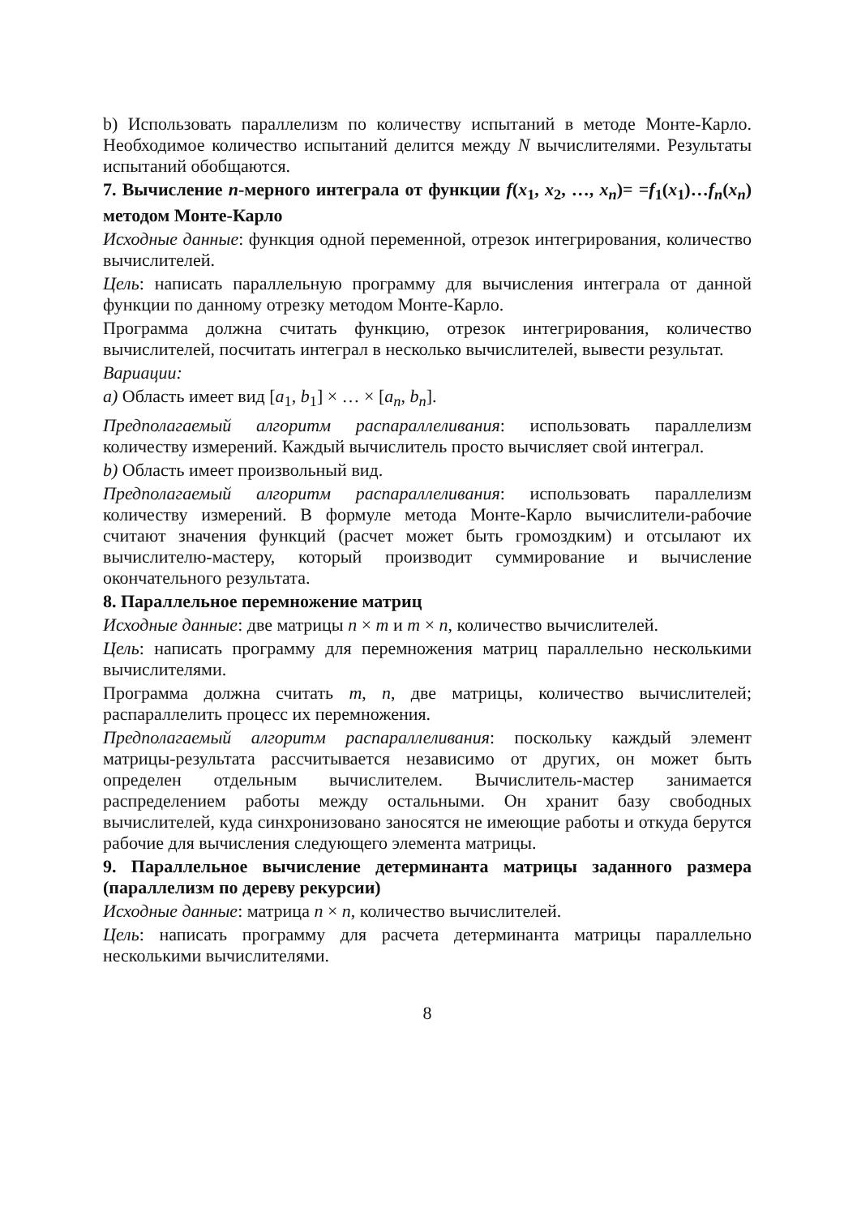b) Использовать параллелизм по количеству испытаний в методе Монте-Карло. Необходимое количество испытаний делится между N вычислителями. Результаты испытаний обобщаются.
7. Вычисление n-мерного интеграла от функции f(x<sub>1</sub>, x<sub>2</sub>, …, x<sub>n</sub>)= =f<sub>1</sub>(x<sub>1</sub>)…f<sub>n</sub>(x<sub>n</sub>) методом Монте-Карло
Исходные данные: функция одной переменной, отрезок интегрирования, количество вычислителей.
Цель: написать параллельную программу для вычисления интеграла от данной функции по данному отрезку методом Монте-Карло.
Программа должна считать функцию, отрезок интегрирования, количество вычислителей, посчитать интеграл в несколько вычислителей, вывести результат.
Вариации:
a) Область имеет вид [a<sub>1</sub>, b<sub>1</sub>] × … × [a<sub>n</sub>, b<sub>n</sub>].
Предполагаемый алгоритм распараллеливания: использовать параллелизм количеству измерений. Каждый вычислитель просто вычисляет свой интеграл.
b) Область имеет произвольный вид.
Предполагаемый алгоритм распараллеливания: использовать параллелизм количеству измерений. В формуле метода Монте-Карло вычислители-рабочие считают значения функций (расчет может быть громоздким) и отсылают их вычислителю-мастеру, который производит суммирование и вычисление окончательного результата.
8. Параллельное перемножение матриц
Исходные данные: две матрицы n × m и m × n, количество вычислителей.
Цель: написать программу для перемножения матриц параллельно несколькими вычислителями.
Программа должна считать m, n, две матрицы, количество вычислителей; распараллелить процесс их перемножения.
Предполагаемый алгоритм распараллеливания: поскольку каждый элемент матрицы-результата рассчитывается независимо от других, он может быть определен отдельным вычислителем. Вычислитель-мастер занимается распределением работы между остальными. Он хранит базу свободных вычислителей, куда синхронизовано заносятся не имеющие работы и откуда берутся рабочие для вычисления следующего элемента матрицы.
9. Параллельное вычисление детерминанта матрицы заданного размера (параллелизм по дереву рекурсии)
Исходные данные: матрица n × n, количество вычислителей.
Цель: написать программу для расчета детерминанта матрицы параллельно несколькими вычислителями.
8